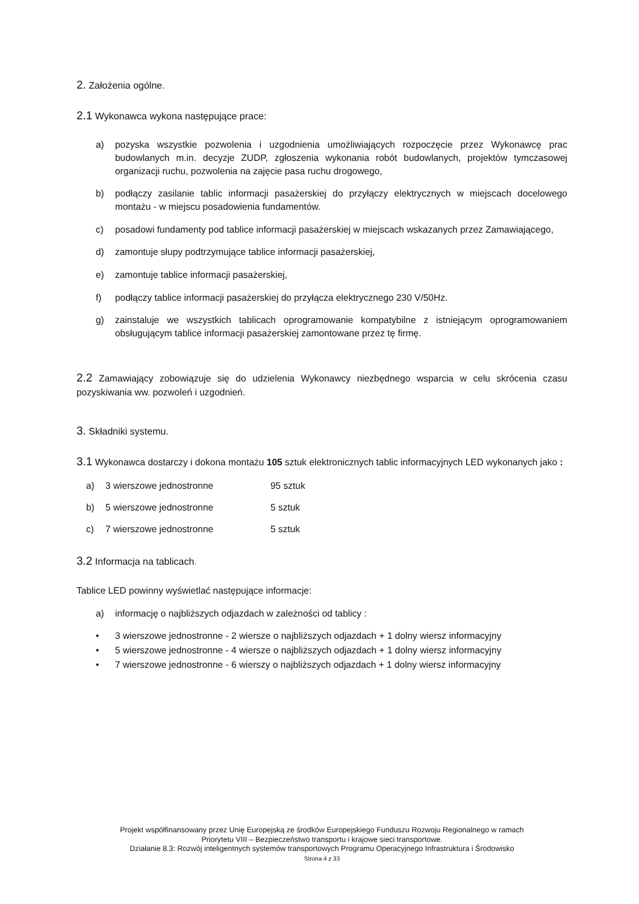2. Założenia ogólne.
2.1 Wykonawca wykona następujące prace:
a) pozyska wszystkie pozwolenia i uzgodnienia umożliwiających rozpoczęcie przez Wykonawcę prac budowlanych m.in. decyzje ZUDP, zgłoszenia wykonania robót budowlanych, projektów tymczasowej organizacji ruchu, pozwolenia na zajęcie pasa ruchu drogowego,
b) podłączy zasilanie tablic informacji pasażerskiej do przyłączy elektrycznych w miejscach docelowego montażu - w miejscu posadowienia fundamentów.
c) posadowi fundamenty pod tablice informacji pasażerskiej w miejscach wskazanych przez Zamawiającego,
d) zamontuje słupy podtrzymujące tablice informacji pasażerskiej,
e) zamontuje tablice informacji pasażerskiej,
f) podłączy tablice informacji pasażerskiej do przyłącza elektrycznego 230 V/50Hz.
g) zainstaluje we wszystkich tablicach oprogramowanie kompatybilne z istniejącym oprogramowaniem obsługującym tablice informacji pasażerskiej zamontowane przez tę firmę.
2.2 Zamawiający zobowiązuje się do udzielenia Wykonawcy niezbędnego wsparcia w celu skrócenia czasu pozyskiwania ww. pozwoleń i uzgodnień.
3. Składniki systemu.
3.1 Wykonawca dostarczy i dokona montażu 105 sztuk elektronicznych tablic informacyjnych LED wykonanych jako :
a) 3 wierszowe jednostronne 95 sztuk
b) 5 wierszowe jednostronne 5 sztuk
c) 7 wierszowe jednostronne 5 sztuk
3.2 Informacja na tablicach.
Tablice LED powinny wyświetlać następujące informacje:
a) informację o najbliższych odjazdach w zależności od tablicy :
• 3 wierszowe jednostronne - 2 wiersze o najbliższych odjazdach + 1 dolny wiersz informacyjny
• 5 wierszowe jednostronne - 4 wiersze o najbliższych odjazdach + 1 dolny wiersz informacyjny
• 7 wierszowe jednostronne - 6 wierszy o najbliższych odjazdach + 1 dolny wiersz informacyjny
Projekt współfinansowany przez Unię Europejską ze środków Europejskiego Funduszu Rozwoju Regionalnego w ramach
Priorytetu VIII – Bezpieczeństwo transportu i krajowe sieci transportowe.
Działanie 8.3: Rozwój inteligentnych systemów transportowych Programu Operacyjnego Infrastruktura i Środowisko
Strona 4 z 33